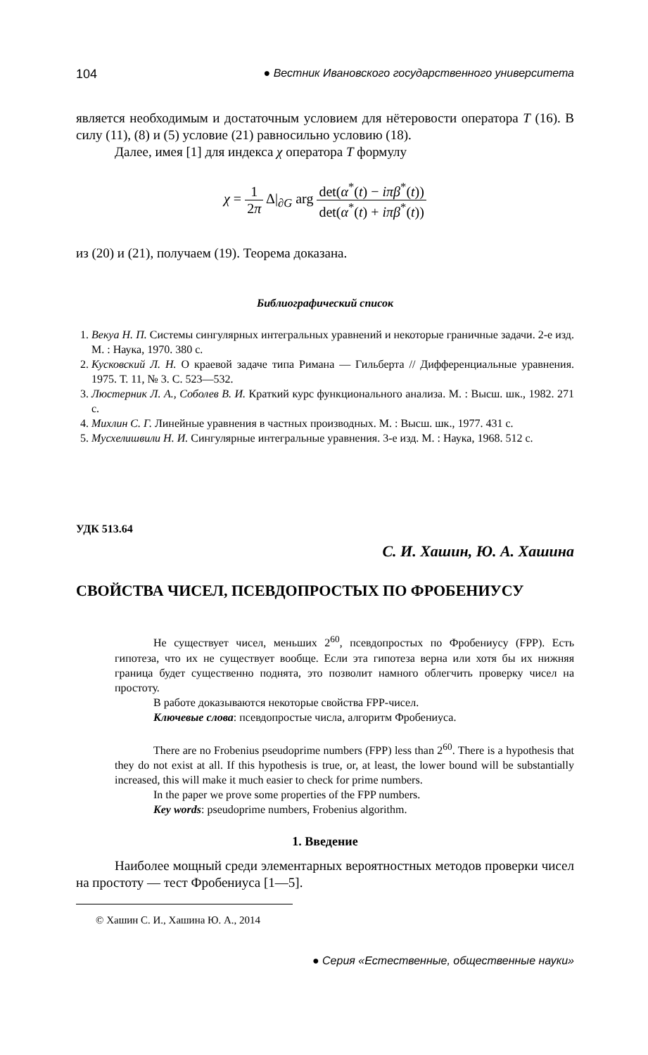104 ● Вестник Ивановского государственного университета
является необходимым и достаточным условием для нётеровости оператора T (16). В силу (11), (8) и (5) условие (21) равносильно условию (18).
Далее, имея [1] для индекса χ оператора T формулу
χ = 1 2π Δ|<sub>∂G</sub> arg det(α<sup>*</sup>(t) − iπβ<sup>*</sup>(t)) det(α<sup>*</sup>(t) + iπβ<sup>*</sup>(t))
из (20) и (21), получаем (19). Теорема доказана.
Библиографический список
1. Векуа Н. П. Системы сингулярных интегральных уравнений и некоторые граничные задачи. 2-е изд. М. : Наука, 1970. 380 с.
2. Кусковский Л. Н. О краевой задаче типа Римана — Гильберта // Дифференциальные уравнения. 1975. Т. 11, № 3. С. 523—532.
3. Люстерник Л. А., Соболев В. И. Краткий курс функционального анализа. М. : Высш. шк., 1982. 271 с.
4. Михлин С. Г. Линейные уравнения в частных производных. М. : Высш. шк., 1977. 431 с.
5. Мусхелишвили Н. И. Сингулярные интегральные уравнения. 3-е изд. М. : Наука, 1968. 512 с.
УДК 513.64
С. И. Хашин, Ю. А. Хашина
СВОЙСТВА ЧИСЕЛ, ПСЕВДОПРОСТЫХ ПО ФРОБЕНИУСУ
Не существует чисел, меньших 2<sup>60</sup>, псевдопростых по Фробениусу (FPP). Есть гипотеза, что их не существует вообще. Если эта гипотеза верна или хотя бы их нижняя граница будет существенно поднята, это позволит намного облегчить проверку чисел на простоту.
В работе доказываются некоторые свойства FPP-чисел.
Ключевые слова: псевдопростые числа, алгоритм Фробениуса.
There are no Frobenius pseudoprime numbers (FPP) less than 2<sup>60</sup>. There is a hypothesis that they do not exist at all. If this hypothesis is true, or, at least, the lower bound will be substantially increased, this will make it much easier to check for prime numbers.
In the paper we prove some properties of the FPP numbers.
Key words: pseudoprime numbers, Frobenius algorithm.
1. Введение
Наиболее мощный среди элементарных вероятностных методов проверки чисел на простоту — тест Фробениуса [1—5].
© Хашин С. И., Хашина Ю. А., 2014
● Серия «Естественные, общественные науки»